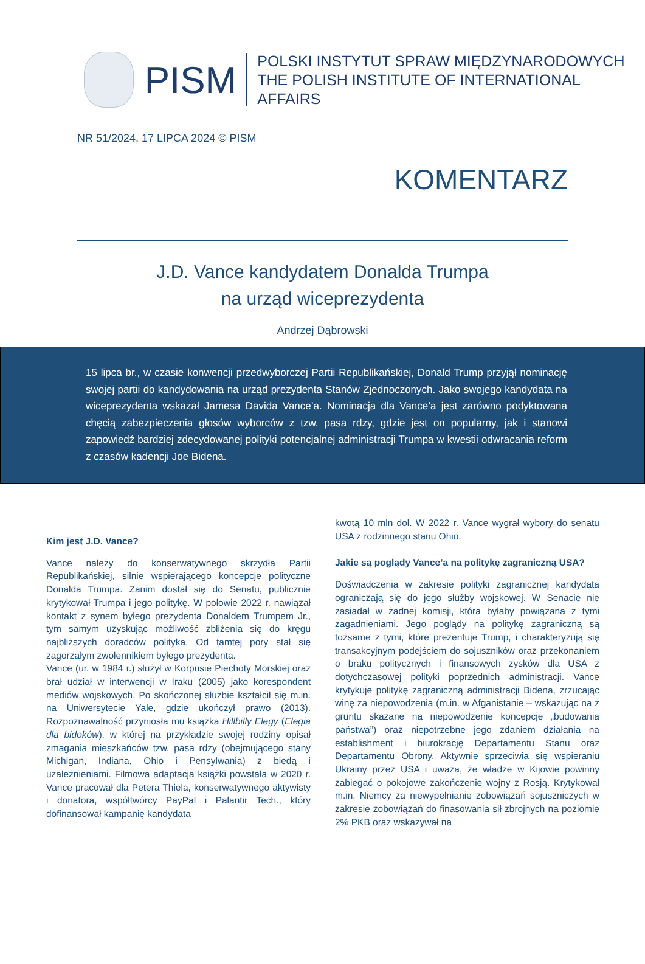PISM
POLSKI INSTYTUT SPRAW MIĘDZYNARODOWYCH
THE POLISH INSTITUTE OF INTERNATIONAL AFFAIRS
NR 51/2024, 17 LIPCA 2024 © PISM
KOMENTARZ
J.D. Vance kandydatem Donalda Trumpa
na urząd wiceprezydenta
Andrzej Dąbrowski
15 lipca br., w czasie konwencji przedwyborczej Partii Republikańskiej, Donald Trump przyjął nominację swojej partii do kandydowania na urząd prezydenta Stanów Zjednoczonych. Jako swojego kandydata na wiceprezydenta wskazał Jamesa Davida Vance’a. Nominacja dla Vance’a jest zarówno podyktowana chęcią zabezpieczenia głosów wyborców z tzw. pasa rdzy, gdzie jest on popularny, jak i stanowi zapowiedź bardziej zdecydowanej polityki potencjalnej administracji Trumpa w kwestii odwracania reform z czasów kadencji Joe Bidena.
Kim jest J.D. Vance?
Vance należy do konserwatywnego skrzydła Partii Republikańskiej, silnie wspierającego koncepcje polityczne Donalda Trumpa. Zanim dostał się do Senatu, publicznie krytykował Trumpa i jego politykę. W połowie 2022 r. nawiązał kontakt z synem byłego prezydenta Donaldem Trumpem Jr., tym samym uzyskując możliwość zbliżenia się do kręgu najbliższych doradców polityka. Od tamtej pory stał się zagorzałym zwolennikiem byłego prezydenta.
Vance (ur. w 1984 r.) służył w Korpusie Piechoty Morskiej oraz brał udział w interwencji w Iraku (2005) jako korespondent mediów wojskowych. Po skończonej służbie kształcił się m.in. na Uniwersytecie Yale, gdzie ukończył prawo (2013). Rozpoznawalność przyniosła mu książka Hillbilly Elegy (Elegia dla bidoków), w której na przykładzie swojej rodziny opisał zmagania mieszkańców tzw. pasa rdzy (obejmującego stany Michigan, Indiana, Ohio i Pensylwania) z biedą i uzależnieniami. Filmowa adaptacja książki powstała w 2020 r. Vance pracował dla Petera Thiela, konserwatywnego aktywisty i donatora, współtwórcy PayPal i Palantir Tech., który dofinansował kampanię kandydata
kwotą 10 mln dol. W 2022 r. Vance wygrał wybory do senatu USA z rodzinnego stanu Ohio.
Jakie są poglądy Vance’a na politykę zagraniczną USA?
Doświadczenia w zakresie polityki zagranicznej kandydata ograniczają się do jego służby wojskowej. W Senacie nie zasiadał w żadnej komisji, która byłaby powiązana z tymi zagadnieniami. Jego poglądy na politykę zagraniczną są tożsame z tymi, które prezentuje Trump, i charakteryzują się transakcyjnym podejściem do sojuszników oraz przekonaniem o braku politycznych i finansowych zysków dla USA z dotychczasowej polityki poprzednich administracji. Vance krytykuje politykę zagraniczną administracji Bidena, zrzucając winę za niepowodzenia (m.in. w Afganistanie – wskazując na z gruntu skazane na niepowodzenie koncepcje „budowania państwa”) oraz niepotrzebne jego zdaniem działania na establishment i biurokrację Departamentu Stanu oraz Departamentu Obrony. Aktywnie sprzeciwia się wspieraniu Ukrainy przez USA i uważa, że władze w Kijowie powinny zabiegać o pokojowe zakończenie wojny z Rosją. Krytykował m.in. Niemcy za niewypełnianie zobowiązań sojuszniczych w zakresie zobowiązań do finasowania sił zbrojnych na poziomie 2% PKB oraz wskazywał na